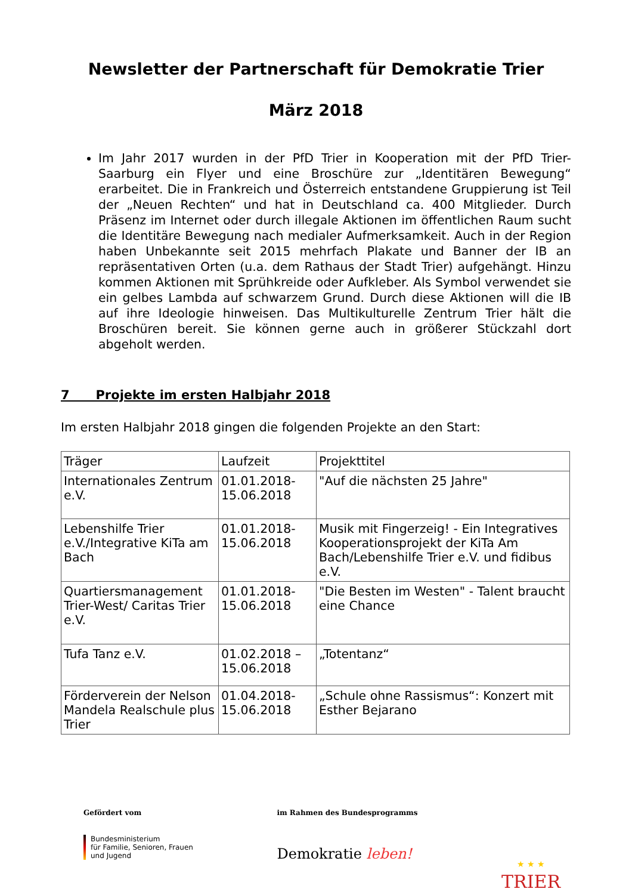Newsletter der Partnerschaft für Demokratie Trier
März 2018
Im Jahr 2017 wurden in der PfD Trier in Kooperation mit der PfD Trier-Saarburg ein Flyer und eine Broschüre zur „Identitären Bewegung“ erarbeitet. Die in Frankreich und Österreich entstandene Gruppierung ist Teil der „Neuen Rechten“ und hat in Deutschland ca. 400 Mitglieder. Durch Präsenz im Internet oder durch illegale Aktionen im öffentlichen Raum sucht die Identitäre Bewegung nach medialer Aufmerksamkeit. Auch in der Region haben Unbekannte seit 2015 mehrfach Plakate und Banner der IB an repräsentativen Orten (u.a. dem Rathaus der Stadt Trier) aufgehängt. Hinzu kommen Aktionen mit Sprühkreide oder Aufkleber. Als Symbol verwendet sie ein gelbes Lambda auf schwarzem Grund. Durch diese Aktionen will die IB auf ihre Ideologie hinweisen. Das Multikulturelle Zentrum Trier hält die Broschüren bereit. Sie können gerne auch in größerer Stückzahl dort abgeholt werden.
7 Projekte im ersten Halbjahr 2018
Im ersten Halbjahr 2018 gingen die folgenden Projekte an den Start:
| Träger | Laufzeit | Projekttitel |
| --- | --- | --- |
| Internationales Zentrum e.V. | 01.01.2018-15.06.2018 | "Auf die nächsten 25 Jahre" |
| Lebenshilfe Trier e.V./Integrative KiTa am Bach | 01.01.2018-15.06.2018 | Musik mit Fingerzeig! - Ein Integratives Kooperationsprojekt der KiTa Am Bach/Lebenshilfe Trier e.V. und fidibus e.V. |
| Quartiersmanagement Trier-West/ Caritas Trier e.V. | 01.01.2018-15.06.2018 | "Die Besten im Westen" - Talent braucht eine Chance |
| Tufa Tanz e.V. | 01.02.2018 – 15.06.2018 | „Totentanz“ |
| Förderverein der Nelson Mandela Realschule plus Trier | 01.04.2018-15.06.2018 | „Schule ohne Rassismus“: Konzert mit Esther Bejarano |
Gefördert vom
Bundesministerium
für Familie, Senioren, Frauen
und Jugend
im Rahmen des Bundesprogramms
Demokratie leben!
★ ★ ★
TRIER